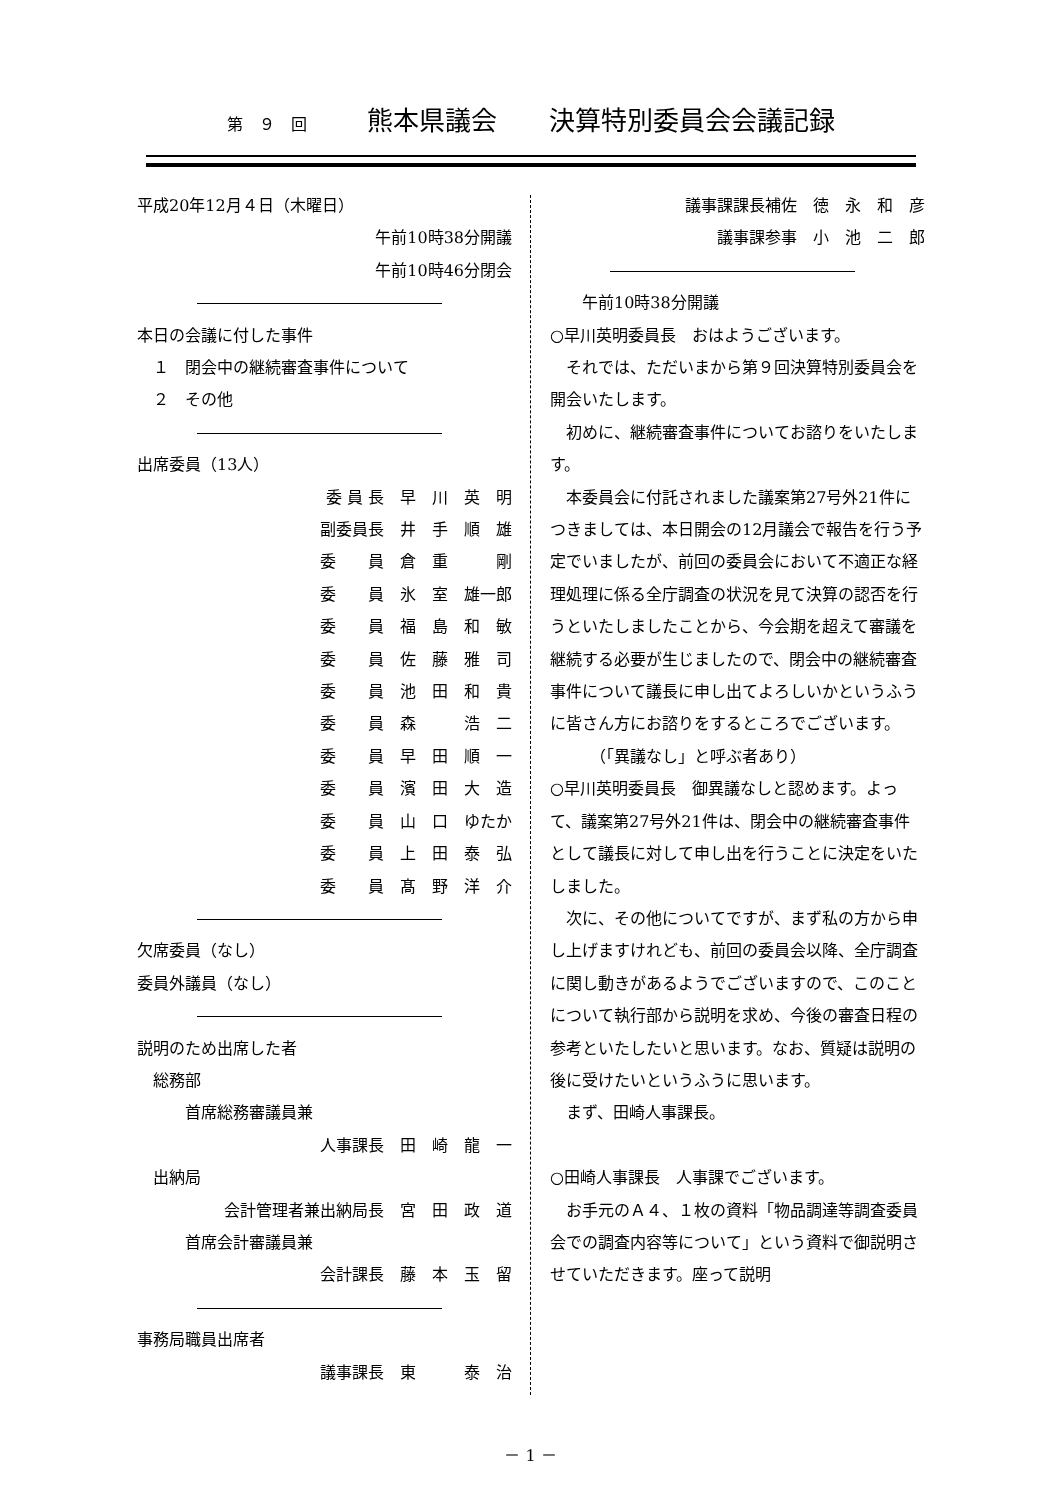第　９　回 熊本県議会　　決算特別委員会会議記録
平成20年12月４日（木曜日）
午前10時38分開議
午前10時46分閉会
本日の会議に付した事件
　１　閉会中の継続審査事件について
　２　その他
出席委員（13人）
委 員 長　早　川　英　明
副委員長　井　手　順　雄
委　　員　倉　重　　　剛
委　　員　氷　室　雄一郎
委　　員　福　島　和　敏
委　　員　佐　藤　雅　司
委　　員　池　田　和　貴
委　　員　森　　　浩　二
委　　員　早　田　順　一
委　　員　濱　田　大　造
委　　員　山　口　ゆたか
委　　員　上　田　泰　弘
委　　員　髙　野　洋　介
欠席委員（なし）
委員外議員（なし）
説明のため出席した者
　総務部
　　　首席総務審議員兼
人事課長　田　崎　龍　一
　出納局
会計管理者兼出納局長　宮　田　政　道
　　　首席会計審議員兼
会計課長　藤　本　玉　留
事務局職員出席者
議事課長　東　　　泰　治
議事課課長補佐　徳　永　和　彦
議事課参事　小　池　二　郎
　　午前10時38分開議
○早川英明委員長　おはようございます。
それでは、ただいまから第９回決算特別委員会を開会いたします。
初めに、継続審査事件についてお諮りをいたします。
本委員会に付託されました議案第27号外21件につきましては、本日開会の12月議会で報告を行う予定でいましたが、前回の委員会において不適正な経理処理に係る全庁調査の状況を見て決算の認否を行うといたしましたことから、今会期を超えて審議を継続する必要が生じましたので、閉会中の継続審査事件について議長に申し出てよろしいかというふうに皆さん方にお諮りをするところでございます。
　　　（「異議なし」と呼ぶ者あり）
○早川英明委員長　御異議なしと認めます。よって、議案第27号外21件は、閉会中の継続審査事件として議長に対して申し出を行うことに決定をいたしました。
次に、その他についてですが、まず私の方から申し上げますけれども、前回の委員会以降、全庁調査に関し動きがあるようでございますので、このことについて執行部から説明を求め、今後の審査日程の参考といたしたいと思います。なお、質疑は説明の後に受けたいというふうに思います。
まず、田崎人事課長。
○田崎人事課長　人事課でございます。
お手元のＡ４、１枚の資料「物品調達等調査委員会での調査内容等について」という資料で御説明させていただきます。座って説明
－ 1 －